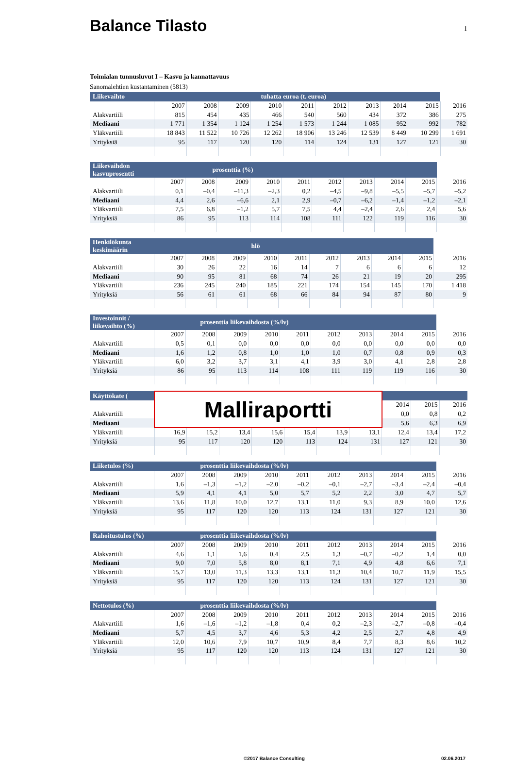Balance Tilasto
1
Toimialan tunnusluvut I – Kasvu ja kannattavuus
Sanomalehtien kustantaminen (5813)
| Liikevaihto | tuhatta euroa (t. euroa) | | | | | | | | | |
| --- | --- | --- | --- | --- | --- | --- | --- | --- | --- | --- |
| | 2007 | 2008 | 2009 | 2010 | 2011 | 2012 | 2013 | 2014 | 2015 | 2016 |
| Alakvartiili | 815 | 454 | 435 | 466 | 540 | 560 | 434 | 372 | 386 | 275 |
| Mediaani | 1 771 | 1 354 | 1 124 | 1 254 | 1 573 | 1 244 | 1 085 | 952 | 992 | 782 |
| Yläkvartiili | 18 843 | 11 522 | 10 726 | 12 262 | 18 906 | 13 246 | 12 539 | 8 449 | 10 299 | 1 691 |
| Yrityksiä | 95 | 117 | 120 | 120 | 114 | 124 | 131 | 127 | 121 | 30 |
| Liikevaihdon kasvuprosentti | prosenttia (%) | | | | | | | | | |
| --- | --- | --- | --- | --- | --- | --- | --- | --- | --- | --- |
| | 2007 | 2008 | 2009 | 2010 | 2011 | 2012 | 2013 | 2014 | 2015 | 2016 |
| Alakvartiili | 0,1 | –0,4 | –11,3 | –2,3 | 0,2 | –4,5 | –9,8 | –5,5 | –5,7 | –5,2 |
| Mediaani | 4,4 | 2,6 | –6,6 | 2,1 | 2,9 | –0,7 | –6,2 | –1,4 | –1,2 | –2,1 |
| Yläkvartiili | 7,5 | 6,8 | –1,2 | 5,7 | 7,5 | 4,4 | –2,4 | 2,6 | 2,4 | 5,6 |
| Yrityksiä | 86 | 95 | 113 | 114 | 108 | 111 | 122 | 119 | 116 | 30 |
| Henkilökunta keskimäärin | hlö | | | | | | | | | |
| --- | --- | --- | --- | --- | --- | --- | --- | --- | --- | --- |
| | 2007 | 2008 | 2009 | 2010 | 2011 | 2012 | 2013 | 2014 | 2015 | 2016 |
| Alakvartiili | 30 | 26 | 22 | 16 | 14 | 7 | 6 | 6 | 6 | 12 |
| Mediaani | 90 | 95 | 81 | 68 | 74 | 26 | 21 | 19 | 20 | 295 |
| Yläkvartiili | 236 | 245 | 240 | 185 | 221 | 174 | 154 | 145 | 170 | 1 418 |
| Yrityksiä | 56 | 61 | 61 | 68 | 66 | 84 | 94 | 87 | 80 | 9 |
| Investoinnit / liikevaihto (%) | prosenttia liikevaihdosta (%/lv) | | | | | | | | | |
| --- | --- | --- | --- | --- | --- | --- | --- | --- | --- | --- |
| | 2007 | 2008 | 2009 | 2010 | 2011 | 2012 | 2013 | 2014 | 2015 | 2016 |
| Alakvartiili | 0,5 | 0,1 | 0,0 | 0,0 | 0,0 | 0,0 | 0,0 | 0,0 | 0,0 | 0,0 |
| Mediaani | 1,6 | 1,2 | 0,8 | 1,0 | 1,0 | 1,0 | 0,7 | 0,8 | 0,9 | 0,3 |
| Yläkvartiili | 6,0 | 3,2 | 3,7 | 3,1 | 4,1 | 3,9 | 3,0 | 4,1 | 2,8 | 2,8 |
| Yrityksiä | 86 | 95 | 113 | 114 | 108 | 111 | 119 | 119 | 116 | 30 |
| Käyttökate ( | Malliraportti | | | | | | | | | |
| | | | | | | | | 2014 | 2015 | 2016 |
| Alakvartiili | | | | | | | | 0,0 | 0,8 | 0,2 |
| Mediaani | | | | | | | | 5,6 | 6,3 | 6,9 |
| Yläkvartiili | 16,9 | 15,2 | 13,4 | 15,6 | 15,4 | 13,9 | 13,1 | 12,4 | 13,4 | 17,2 |
| Yrityksiä | 95 | 117 | 120 | 120 | 113 | 124 | 131 | 127 | 121 | 30 |
| Liiketulos (%) | prosenttia liikevaihdosta (%/lv) | | | | | | | | | |
| --- | --- | --- | --- | --- | --- | --- | --- | --- | --- | --- |
| | 2007 | 2008 | 2009 | 2010 | 2011 | 2012 | 2013 | 2014 | 2015 | 2016 |
| Alakvartiili | 1,6 | –1,3 | –1,2 | –2,0 | –0,2 | –0,1 | –2,7 | –3,4 | –2,4 | –0,4 |
| Mediaani | 5,9 | 4,1 | 4,1 | 5,0 | 5,7 | 5,2 | 2,2 | 3,0 | 4,7 | 5,7 |
| Yläkvartiili | 13,6 | 11,8 | 10,0 | 12,7 | 13,1 | 11,0 | 9,3 | 8,9 | 10,0 | 12,6 |
| Yrityksiä | 95 | 117 | 120 | 120 | 113 | 124 | 131 | 127 | 121 | 30 |
| Rahoitustulos (%) | prosenttia liikevaihdosta (%/lv) | | | | | | | | | |
| --- | --- | --- | --- | --- | --- | --- | --- | --- | --- | --- |
| | 2007 | 2008 | 2009 | 2010 | 2011 | 2012 | 2013 | 2014 | 2015 | 2016 |
| Alakvartiili | 4,6 | 1,1 | 1,6 | 0,4 | 2,5 | 1,3 | –0,7 | –0,2 | 1,4 | 0,0 |
| Mediaani | 9,0 | 7,0 | 5,8 | 8,0 | 8,1 | 7,1 | 4,9 | 4,8 | 6,6 | 7,1 |
| Yläkvartiili | 15,7 | 13,0 | 11,3 | 13,3 | 13,1 | 11,3 | 10,4 | 10,7 | 11,9 | 15,5 |
| Yrityksiä | 95 | 117 | 120 | 120 | 113 | 124 | 131 | 127 | 121 | 30 |
| Nettotulos (%) | prosenttia liikevaihdosta (%/lv) | | | | | | | | | |
| --- | --- | --- | --- | --- | --- | --- | --- | --- | --- | --- |
| | 2007 | 2008 | 2009 | 2010 | 2011 | 2012 | 2013 | 2014 | 2015 | 2016 |
| Alakvartiili | 1,6 | –1,6 | –1,2 | –1,8 | 0,4 | 0,2 | –2,3 | –2,7 | –0,8 | –0,4 |
| Mediaani | 5,7 | 4,5 | 3,7 | 4,6 | 5,3 | 4,2 | 2,5 | 2,7 | 4,8 | 4,9 |
| Yläkvartiili | 12,0 | 10,6 | 7,9 | 10,7 | 10,9 | 8,4 | 7,7 | 8,3 | 8,6 | 10,2 |
| Yrityksiä | 95 | 117 | 120 | 120 | 113 | 124 | 131 | 127 | 121 | 30 |
©2017 Balance Consulting 02.06.2017